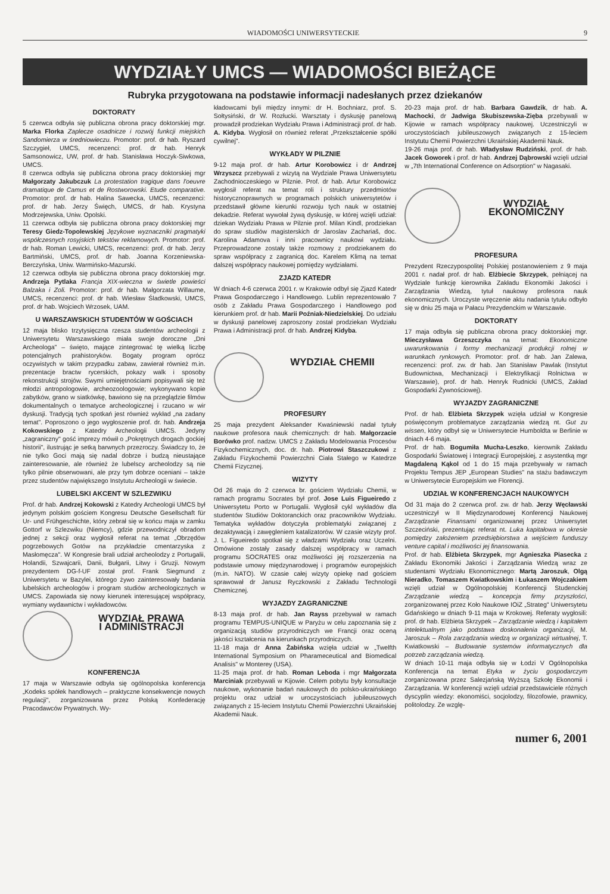WIADOMOŚCI UNIWERSYTECKIE 9
WYDZIAŁY UMCS — WIADOMOŚCI BIEŻĄCE
Rubryka przygotowana na podstawie informacji nadesłanych przez dziekanów
DOKTORATY
5 czerwca odbyła się publiczna obrona pracy doktorskiej mgr. Marka Florka Zaplecze osadnicze i rozwój funkcji miejskich Sandomierza w średniowieczu. Promotor: prof. dr hab. Ryszard Szczygieł, UMCS, recenzenci: prof. dr hab. Henryk Samsonowicz, UW, prof. dr hab. Stanisława Hoczyk-Siwkowa, UMCS.
8 czerwca odbyła się publiczna obrona pracy doktorskiej mgr Małgorzaty Jakubczuk La protestation tragique dans l'oeuvre dramatique de Camus et de Rostworowski. Etude comparative. Promotor: prof. dr hab. Halina Sawecka, UMCS, recenzenci: prof. dr hab. Jerzy Święch, UMCS, dr hab. Krystyna Modrzejewska, Uniw. Opolski.
11 czerwca odbyła się publiczna obrona pracy doktorskiej mgr Teresy Giedz-Topolewskiej Językowe wyznaczniki pragmatyki współczesnych rosyjskich tekstów reklamowych. Promotor: prof. dr hab. Roman Lewicki, UMCS, recenzenci: prof. dr hab. Jerzy Bartmiński, UMCS, prof. dr hab. Joanna Korzeniewska-Berczyńska, Uniw. Warmińsko-Mazurski.
12 czerwca odbyła się publiczna obrona pracy doktorskiej mgr. Andrzeja Pytlaka Francja XIX-wieczna w świetle powieści Balzaka i Zoli. Promotor: prof. dr hab. Małgorzata Willaume, UMCS, recenzenci: prof. dr hab. Wiesław Śladkowski, UMCS, prof. dr hab. Wojciech Wrzosek, UAM.
U WARSZAWSKICH STUDENTÓW W GOŚCIACH
12 maja blisko trzytysięczna rzesza studentów archeologii z Uniwersytetu Warszawskiego miała swoje doroczne „Dni Archeologa" – święto, mające zintegrować tę wielką liczbę potencjalnych prahistoryków. Bogaty program oprócz oczywistych w takim przypadku zabaw, zawierał również m.in. prezentacje bractw rycerskich, pokazy walk i sposoby rekonstrukcji strojów. Swymi umiejętnościami popisywali się też młodzi antropologowie, archeozoologowie; wykonywano kopie zabytków, grano w siatkówkę, bawiono się na przeglądzie filmów dokumentalnych o tematyce archeologicznej i rzucano w wir dyskusji. Tradycją tych spotkań jest również wykład „na zadany temat". Poproszono o jego wygłoszenie prof. dr. hab. Andrzeja Kokowskiego z Katedry Archeologii UMCS. Jedyny „zagraniczny" gość imprezy mówił o „Pokrętnych drogach gockiej historii", ilustrując je setką barwnych przezroczy. Świadczy to, że nie tylko Goci mają się nadal dobrze i budzą nieustające zainteresowanie, ale również że lubelscy archeolodzy są nie tylko pilnie obserwowani, ale przy tym dobrze oceniani – także przez studentów największego Instytutu Archeologii w świecie.
LUBELSKI AKCENT W SZLEZWIKU
Prof. dr hab. Andrzej Kokowski z Katedry Archeologii UMCS był jedynym polskim gościem Kongresu Deutsche Gesellschaft für Ur- und Frühgeschichte, który zebrał się w końcu maja w zamku Gottorf w Szlezwiku (Niemcy), gdzie przewodniczył obradom jednej z sekcji oraz wygłosił referat na temat „Obrzędów pogrzebowych Gotów na przykładzie cmentarzyska z Masłomęcza". W Kongresie brali udział archeolodzy z Portugalii, Holandii, Szwajcarii, Danii, Bułgarii, Litwy i Gruzji. Nowym prezydentem DG-f-UF został prof. Frank Siegmund z Uniwersytetu w Bazylei, którego żywo zainteresowały badania lubelskich archeologów i program studiów archeologicznych w UMCS. Zapowiada się nowy kierunek interesującej współpracy, wymiany wydawnictw i wykładowców.
WYDZIAŁ PRAWA
I ADMINISTRACJI
KONFERENCJA
17 maja w Warszawie odbyła się ogólnopolska konferencja „Kodeks spółek handlowych – praktyczne konsekwencje nowych regulacji", zorganizowana przez Polską Konfederację Pracodawców Prywatnych. Wy-
kładowcami byli między innymi: dr H. Bochniarz, prof. S. Sołtysiński, dr W. Rozłucki. Warsztaty i dyskusję panelową prowadził prodziekan Wydziału Prawa i Administracji prof. dr hab. A. Kidyba. Wygłosił on również referat „Przekształcenie spółki cywilnej".
WYKŁADY W PILZNIE
9-12 maja prof. dr hab. Artur Korobowicz i dr Andrzej Wrzyszcz przebywali z wizytą na Wydziale Prawa Uniwersytetu Zachodnioczeskiego w Pilznie. Prof. dr hab. Artur Korobowicz wygłosił referat na temat roli i struktury przedmiotów historycznoprawnych w programach polskich uniwersytetów i przedstawił główne kierunki rozwoju tych nauk w ostatniej dekadzie. Referat wywołał żywą dyskusję, w której wzięli udział: dziekan Wydziału Prawa w Pilznie prof. Milan Kindl, prodziekan do spraw studiów magisterskich dr Jaroslav Zachariaš, doc. Karolina Adamova i inni pracownicy naukowi wydziału. Przeprowadzone zostały także rozmowy z prodziekanem do spraw współpracy z zagranicą doc. Karelem Klimą na temat dalszej współpracy naukowej pomiędzy wydziałami.
ZJAZD KATEDR
W dniach 4-6 czerwca 2001 r. w Krakowie odbył się Zjazd Katedr Prawa Gospodarczego i Handlowego. Lublin reprezentowało 7 osób z Zakładu Prawa Gospodarczego i Handlowego pod kierunkiem prof. dr hab. Marii Poźniak-Niedzielskiej. Do udziału w dyskusji panelowej zaproszony został prodziekan Wydziału Prawa i Administracji prof. dr hab. Andrzej Kidyba.
WYDZIAŁ CHEMII
PROFESURY
25 maja prezydent Aleksander Kwaśniewski nadał tytuły naukowe profesora nauk chemicznych: dr hab. Małgorzacie Borówko prof. nadzw. UMCS z Zakładu Modelowania Procesów Fizykochemicznych, doc. dr. hab. Piotrowi Staszczukowi z Zakładu Fizykochemii Powierzchni Ciała Stałego w Katedrze Chemii Fizycznej.
WIZYTY
Od 26 maja do 2 czerwca br. gościem Wydziału Chemii, w ramach programu Socrates był prof. Jose Luis Figueiredo z Uniwersytetu Porto w Portugalii. Wygłosił cykl wykładów dla studentów Studiów Doktoranckich oraz pracowników Wydziału. Tematyka wykładów dotyczyła problematyki związanej z dezaktywacją i zawęgleniem katalizatorów. W czasie wizyty prof. J. L. Figueiredo spotkał się z władzami Wydziału oraz Uczelni. Omówione zostały zasady dalszej współpracy w ramach programu SOCRATES oraz możliwości jej rozszerzenia na podstawie umowy międzynarodowej i programów europejskich (m.in. NATO). W czasie całej wizyty opiekę nad gościem sprawował dr Janusz Ryczkowski z Zakładu Technologii Chemicznej.
WYJAZDY ZAGRANICZNE
8-13 maja prof. dr hab. Jan Rayss przebywał w ramach programu TEMPUS-UNIQUE w Paryżu w celu zapoznania się z organizacją studiów przyrodniczych we Francji oraz oceną jakości kształcenia na kierunkach przyrodniczych.
11-18 maja dr Anna Żabińska wzięła udział w „Twelfth International Symposium on Pharameceutical and Biomedical Analisis" w Monterey (USA).
11-25 maja prof. dr hab. Roman Leboda i mgr Małgorzata Marciniak przebywali w Kijowie. Celem pobytu były konsultacje naukowe, wykonanie badań naukowych do polsko-ukraińskiego projektu oraz udział w uroczystościach jubileuszowych związanych z 15-leciem Instytutu Chemii Powierzchni Ukraińskiej Akademii Nauk.
20-23 maja prof. dr hab. Barbara Gawdzik, dr hab. A. Machocki, dr Jadwiga Skubiszewska-Zięba przebywali w Kijowie w ramach współpracy naukowej. Uczestniczyli w uroczystościach jubileuszowych związanych z 15-leciem Instytutu Chemii Powierzchni Ukraińskiej Akademii Nauk.
19-26 maja prof. dr hab. Władysław Rudziński, prof. dr hab. Jacek Goworek i prof. dr hab. Andrzej Dąbrowski wzięli udział w „7th International Conference on Adsorption" w Nagasaki.
WYDZIAŁ
EKONOMICZNY
PROFESURA
Prezydent Rzeczypospolitej Polskiej postanowieniem z 9 maja 2001 r. nadał prof. dr hab. Elżbiecie Skrzypek, pełniącej na Wydziale funkcję kierownika Zakładu Ekonomiki Jakości i Zarządzania Wiedzą, tytuł naukowy profesora nauk ekonomicznych. Uroczyste wręczenie aktu nadania tytułu odbyło się w dniu 25 maja w Pałacu Prezydenckim w Warszawie.
DOKTORATY
17 maja odbyła się publiczna obrona pracy doktorskiej mgr. Mieczysława Grzeszczyka na temat: Ekonomiczne uwarunkowania i formy mechanizacji produkcji rolnej w warunkach rynkowych. Promotor: prof. dr hab. Jan Zalewa, recenzenci: prof. zw. dr hab. Jan Stanisław Pawlak (Instytut Budownictwa, Mechanizacji i Elektryfikacji Rolnictwa w Warszawie), prof. dr hab. Henryk Rudnicki (UMCS, Zakład Gospodarki Żywnościowej).
WYJAZDY ZAGRANICZNE
Prof. dr hab. Elżbieta Skrzypek wzięła udział w Kongresie poświęconym problematyce zarządzania wiedzą nt. Gut zu wissen, który odbył się w Uniwersytecie Humboldta w Berlinie w dniach 4-6 maja.
Prof. dr hab. Bogumiła Mucha-Leszko, kierownik Zakładu Gospodarki Światowej i Integracji Europejskiej, z asystentką mgr Magdaleną Kąkol od 1 do 15 maja przebywały w ramach Projektu Tempus JEP „European Studies" na stażu badawczym w Uniwersytecie Europejskim we Florencji.
UDZIAŁ W KONFERENCJACH NAUKOWYCH
Od 31 maja do 2 czerwca prof. zw. dr hab. Jerzy Węcławski uczestniczył w II Międzynarodowej Konferencji Naukowej Zarządzanie Finansami organizowanej przez Uniwersytet Szczeciński, prezentując referat nt. Luka kapitałowa w okresie pomiędzy założeniem przedsiębiorstwa a wejściem funduszy venture capital i możliwości jej finansowania.
Prof. dr hab. Elżbieta Skrzypek, mgr Agnieszka Piasecka z Zakładu Ekonomiki Jakości i Zarządzania Wiedzą wraz ze studentami Wydziału Ekonomicznego: Martą Jaroszuk, Olgą Nieradko, Tomaszem Kwiatkowskim i Łukaszem Wojczakiem wzięli udział w Ogólnopolskiej Konferencji Studenckiej Zarządzanie wiedzą – koncepcja firmy przyszłości, zorganizowanej przez Koło Naukowe IOiZ „Strateg" Uniwersytetu Gdańskiego w dniach 9-11 maja w Krokowej. Referaty wygłosili: prof. dr hab. Elżbieta Skrzypek – Zarządzanie wiedzą i kapitałem intelektualnym jako podstawa doskonalenia organizacji, M. Jaroszuk – Rola zarządzania wiedzą w organizacji wirtualnej, T. Kwiatkowski – Budowanie systemów informatycznych dla potrzeb zarządzania wiedzą.
W dniach 10-11 maja odbyła się w Łodzi V Ogólnopolska Konferencja na temat Etyka w życiu gospodarczym zorganizowana przez Salezjańską Wyższą Szkołę Ekonomii i Zarządzania. W konferencji wzięli udział przedstawiciele różnych dyscyplin wiedzy: ekonomiści, socjolodzy, filozofowie, prawnicy, politolodzy. Ze wzglę-
numer 6, 2001